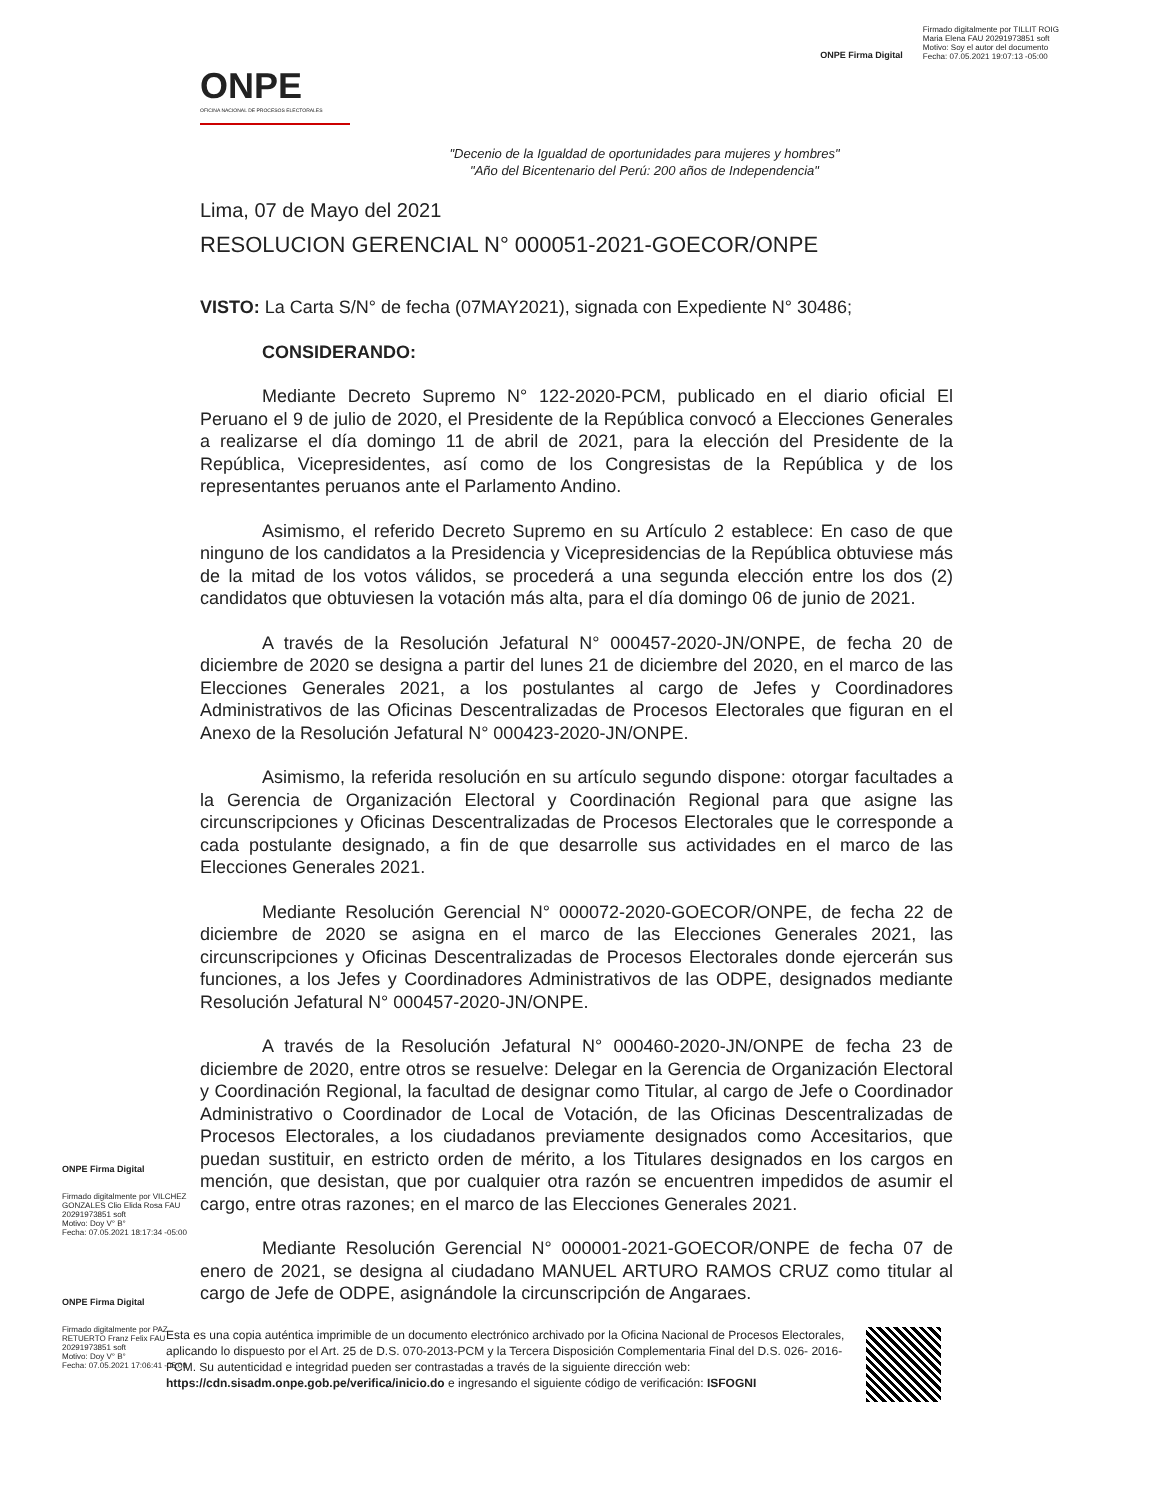ONPE
OFICINA NACIONAL DE PROCESOS ELECTORALES
ONPE Firma Digital
Firmado digitalmente por TILLIT ROIG
Maria Elena FAU 20291973851 soft
Motivo: Soy el autor del documento
Fecha: 07.05.2021 19:07:13 -05:00
"Decenio de la Igualdad de oportunidades para mujeres y hombres"
"Año del Bicentenario del Perú: 200 años de Independencia"
Lima, 07 de Mayo del 2021
RESOLUCION GERENCIAL N° 000051-2021-GOECOR/ONPE
VISTO: La Carta S/N° de fecha (07MAY2021), signada con Expediente N° 30486;
CONSIDERANDO:
Mediante Decreto Supremo N° 122-2020-PCM, publicado en el diario oficial El Peruano el 9 de julio de 2020, el Presidente de la República convocó a Elecciones Generales a realizarse el día domingo 11 de abril de 2021, para la elección del Presidente de la República, Vicepresidentes, así como de los Congresistas de la República y de los representantes peruanos ante el Parlamento Andino.
Asimismo, el referido Decreto Supremo en su Artículo 2 establece: En caso de que ninguno de los candidatos a la Presidencia y Vicepresidencias de la República obtuviese más de la mitad de los votos válidos, se procederá a una segunda elección entre los dos (2) candidatos que obtuviesen la votación más alta, para el día domingo 06 de junio de 2021.
A través de la Resolución Jefatural N° 000457-2020-JN/ONPE, de fecha 20 de diciembre de 2020 se designa a partir del lunes 21 de diciembre del 2020, en el marco de las Elecciones Generales 2021, a los postulantes al cargo de Jefes y Coordinadores Administrativos de las Oficinas Descentralizadas de Procesos Electorales que figuran en el Anexo de la Resolución Jefatural N° 000423-2020-JN/ONPE.
Asimismo, la referida resolución en su artículo segundo dispone: otorgar facultades a la Gerencia de Organización Electoral y Coordinación Regional para que asigne las circunscripciones y Oficinas Descentralizadas de Procesos Electorales que le corresponde a cada postulante designado, a fin de que desarrolle sus actividades en el marco de las Elecciones Generales 2021.
Mediante Resolución Gerencial N° 000072-2020-GOECOR/ONPE, de fecha 22 de diciembre de 2020 se asigna en el marco de las Elecciones Generales 2021, las circunscripciones y Oficinas Descentralizadas de Procesos Electorales donde ejercerán sus funciones, a los Jefes y Coordinadores Administrativos de las ODPE, designados mediante Resolución Jefatural N° 000457-2020-JN/ONPE.
A través de la Resolución Jefatural N° 000460-2020-JN/ONPE de fecha 23 de diciembre de 2020, entre otros se resuelve: Delegar en la Gerencia de Organización Electoral y Coordinación Regional, la facultad de designar como Titular, al cargo de Jefe o Coordinador Administrativo o Coordinador de Local de Votación, de las Oficinas Descentralizadas de Procesos Electorales, a los ciudadanos previamente designados como Accesitarios, que puedan sustituir, en estricto orden de mérito, a los Titulares designados en los cargos en mención, que desistan, que por cualquier otra razón se encuentren impedidos de asumir el cargo, entre otras razones; en el marco de las Elecciones Generales 2021.
Mediante Resolución Gerencial N° 000001-2021-GOECOR/ONPE de fecha 07 de enero de 2021, se designa al ciudadano MANUEL ARTURO RAMOS CRUZ como titular al cargo de Jefe de ODPE, asignándole la circunscripción de Angaraes.
ONPE Firma Digital
Firmado digitalmente por VILCHEZ GONZALES Clio Elida Rosa FAU 20291973851 soft
Motivo: Doy V° B°
Fecha: 07.05.2021 18:17:34 -05:00
ONPE Firma Digital
Firmado digitalmente por PAZ RETUERTO Franz Felix FAU 20291973851 soft
Motivo: Doy V° B°
Fecha: 07.05.2021 17:06:41 -05:00
Esta es una copia auténtica imprimible de un documento electrónico archivado por la Oficina Nacional de Procesos Electorales, aplicando lo dispuesto por el Art. 25 de D.S. 070-2013-PCM y la Tercera Disposición Complementaria Final del D.S. 026- 2016-PCM. Su autenticidad e integridad pueden ser contrastadas a través de la siguiente dirección web: https://cdn.sisadm.onpe.gob.pe/verifica/inicio.do e ingresando el siguiente código de verificación: ISFOGNI